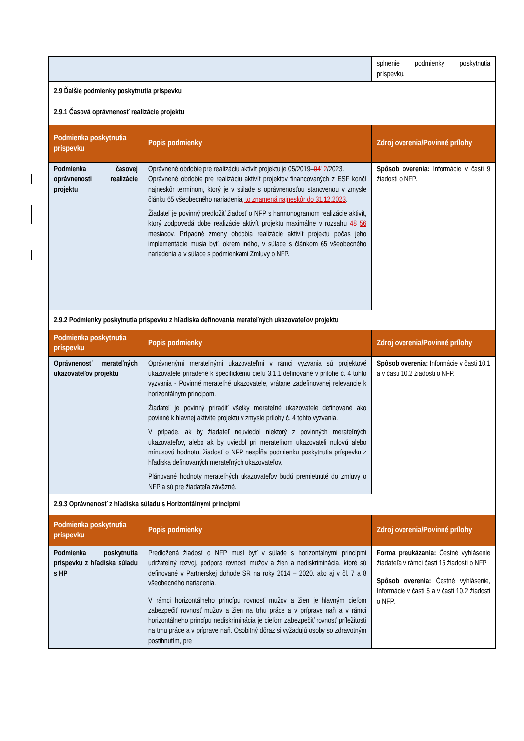| | | splnenie podmienky poskytnutia príspevku. |
| 2.9 Ďalšie podmienky poskytnutia príspevku | | |
| 2.9.1 Časová oprávnenosť realizácie projektu | | |
| Podmienka poskytnutia príspevku | Popis podmienky | Zdroj overenia/Povinné prílohy |
| Podmienka časovej oprávnenosti realizácie projektu | Oprávnené obdobie pre realizáciu aktivít projektu je 05/2019– 04 12 /2023. Oprávnené obdobie pre realizáciu aktivít projektov financovaných z ESF končí najneskôr termínom, ktorý je v súlade s oprávnenosťou stanovenou v zmysle článku 65 všeobecného nariadenia , to znamená najneskôr do 31.12.2023 . Žiadateľ je povinný predložiť žiadosť o NFP s harmonogramom realizácie aktivít, ktorý zodpovedá dobe realizácie aktivít projektu maximálne v rozsahu 48 56 mesiacov. Prípadné zmeny obdobia realizácie aktivít projektu počas jeho implementácie musia byť, okrem iného, v súlade s článkom 65 všeobecného nariadenia a v súlade s podmienkami Zmluvy o NFP. | Spôsob overenia: Informácie v časti 9 žiadosti o NFP. |
| 2.9.2 Podmienky poskytnutia príspevku z hľadiska definovania merateľných ukazovateľov projektu | | |
| Podmienka poskytnutia príspevku | Popis podmienky | Zdroj overenia/Povinné prílohy |
| Oprávnenosť merateľných ukazovateľov projektu | Oprávnenými merateľnými ukazovateľmi v rámci vyzvania sú projektové ukazovatele priradené k špecifickému cieľu 3.1.1 definované v prílohe č. 4 tohto vyzvania - Povinné merateľné ukazovatele, vrátane zadefinovanej relevancie k horizontálnym princípom. Žiadateľ je povinný priradiť všetky merateľné ukazovatele definované ako povinné k hlavnej aktivite projektu v zmysle prílohy č. 4 tohto vyzvania. V prípade, ak by žiadateľ neuviedol niektorý z povinných merateľných ukazovateľov, alebo ak by uviedol pri merateľnom ukazovateli nulovú alebo mínusovú hodnotu, žiadosť o NFP nespĺňa podmienku poskytnutia príspevku z hľadiska definovaných merateľných ukazovateľov. Plánované hodnoty merateľných ukazovateľov budú premietnuté do zmluvy o NFP a sú pre žiadateľa záväzné. | Spôsob overenia: Informácie v časti 10.1 a v časti 10.2 žiadosti o NFP. |
| 2.9.3 Oprávnenosť z hľadiska súladu s Horizontálnymi princípmi | | |
| Podmienka poskytnutia príspevku | Popis podmienky | Zdroj overenia/Povinné prílohy |
| Podmienka poskytnutia príspevku z hľadiska súladu s HP | Predložená žiadosť o NFP musí byť v súlade s horizontálnymi princípmi udržateľný rozvoj, podpora rovnosti mužov a žien a nediskriminácia, ktoré sú definované v Partnerskej dohode SR na roky 2014 – 2020, ako aj v čl. 7 a 8 všeobecného nariadenia. V rámci horizontálneho princípu rovnosť mužov a žien je hlavným cieľom zabezpečiť rovnosť mužov a žien na trhu práce a v príprave naň a v rámci horizontálneho princípu nediskriminácia je cieľom zabezpečiť rovnosť príležitostí na trhu práce a v príprave naň. Osobitný dôraz si vyžadujú osoby so zdravotným postihnutím, pre | Forma preukázania: Čestné vyhlásenie žiadateľa v rámci časti 15 žiadosti o NFP Spôsob overenia: Čestné vyhlásenie, Informácie v časti 5 a v časti 10.2 žiadosti o NFP. |